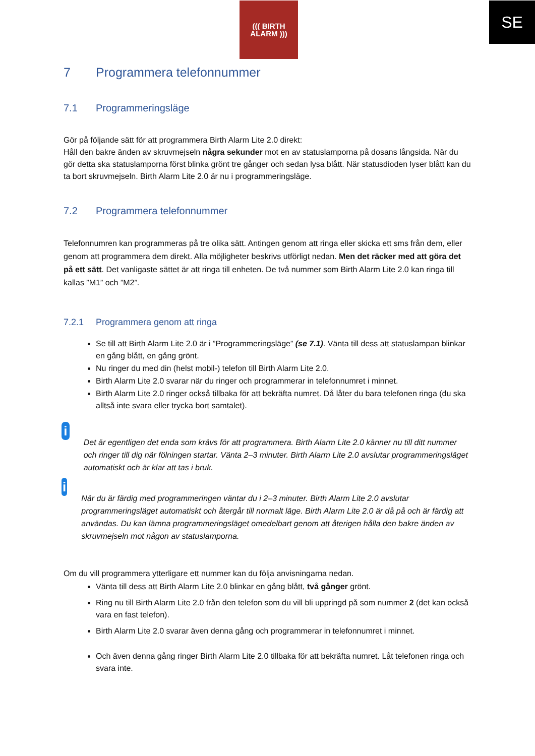SE
((( BIRTH
ALARM )))
7 Programmera telefonnummer
7.1 Programmeringsläge
Gör på följande sätt för att programmera Birth Alarm Lite 2.0 direkt:
Håll den bakre änden av skruvmejseln några sekunder mot en av statuslamporna på dosans långsida. När du gör detta ska statuslamporna först blinka grönt tre gånger och sedan lysa blått. När statusdioden lyser blått kan du ta bort skruvmejseln. Birth Alarm Lite 2.0 är nu i programmeringsläge.
7.2 Programmera telefonnummer
Telefonnumren kan programmeras på tre olika sätt. Antingen genom att ringa eller skicka ett sms från dem, eller genom att programmera dem direkt. Alla möjligheter beskrivs utförligt nedan. Men det räcker med att göra det på ett sätt. Det vanligaste sättet är att ringa till enheten. De två nummer som Birth Alarm Lite 2.0 kan ringa till kallas ”M1” och ”M2”.
7.2.1 Programmera genom att ringa
Se till att Birth Alarm Lite 2.0 är i ”Programmeringsläge” (se 7.1). Vänta till dess att statuslampan blinkar en gång blått, en gång grönt.
Nu ringer du med din (helst mobil-) telefon till Birth Alarm Lite 2.0.
Birth Alarm Lite 2.0 svarar när du ringer och programmerar in telefonnumret i minnet.
Birth Alarm Lite 2.0 ringer också tillbaka för att bekräfta numret. Då låter du bara telefonen ringa (du ska alltså inte svara eller trycka bort samtalet).
i
Det är egentligen det enda som krävs för att programmera. Birth Alarm Lite 2.0 känner nu till ditt nummer och ringer till dig när fölningen startar. Vänta 2–3 minuter. Birth Alarm Lite 2.0 avslutar programmeringsläget automatiskt och är klar att tas i bruk.
i
När du är färdig med programmeringen väntar du i 2–3 minuter. Birth Alarm Lite 2.0 avslutar programmeringsläget automatiskt och återgår till normalt läge. Birth Alarm Lite 2.0 är då på och är färdig att användas. Du kan lämna programmeringsläget omedelbart genom att återigen hålla den bakre änden av skruvmejseln mot någon av statuslamporna.
Om du vill programmera ytterligare ett nummer kan du följa anvisningarna nedan.
Vänta till dess att Birth Alarm Lite 2.0 blinkar en gång blått, två gånger grönt.
Ring nu till Birth Alarm Lite 2.0 från den telefon som du vill bli uppringd på som nummer 2 (det kan också vara en fast telefon).
Birth Alarm Lite 2.0 svarar även denna gång och programmerar in telefonnumret i minnet.
Och även denna gång ringer Birth Alarm Lite 2.0 tillbaka för att bekräfta numret. Låt telefonen ringa och svara inte.